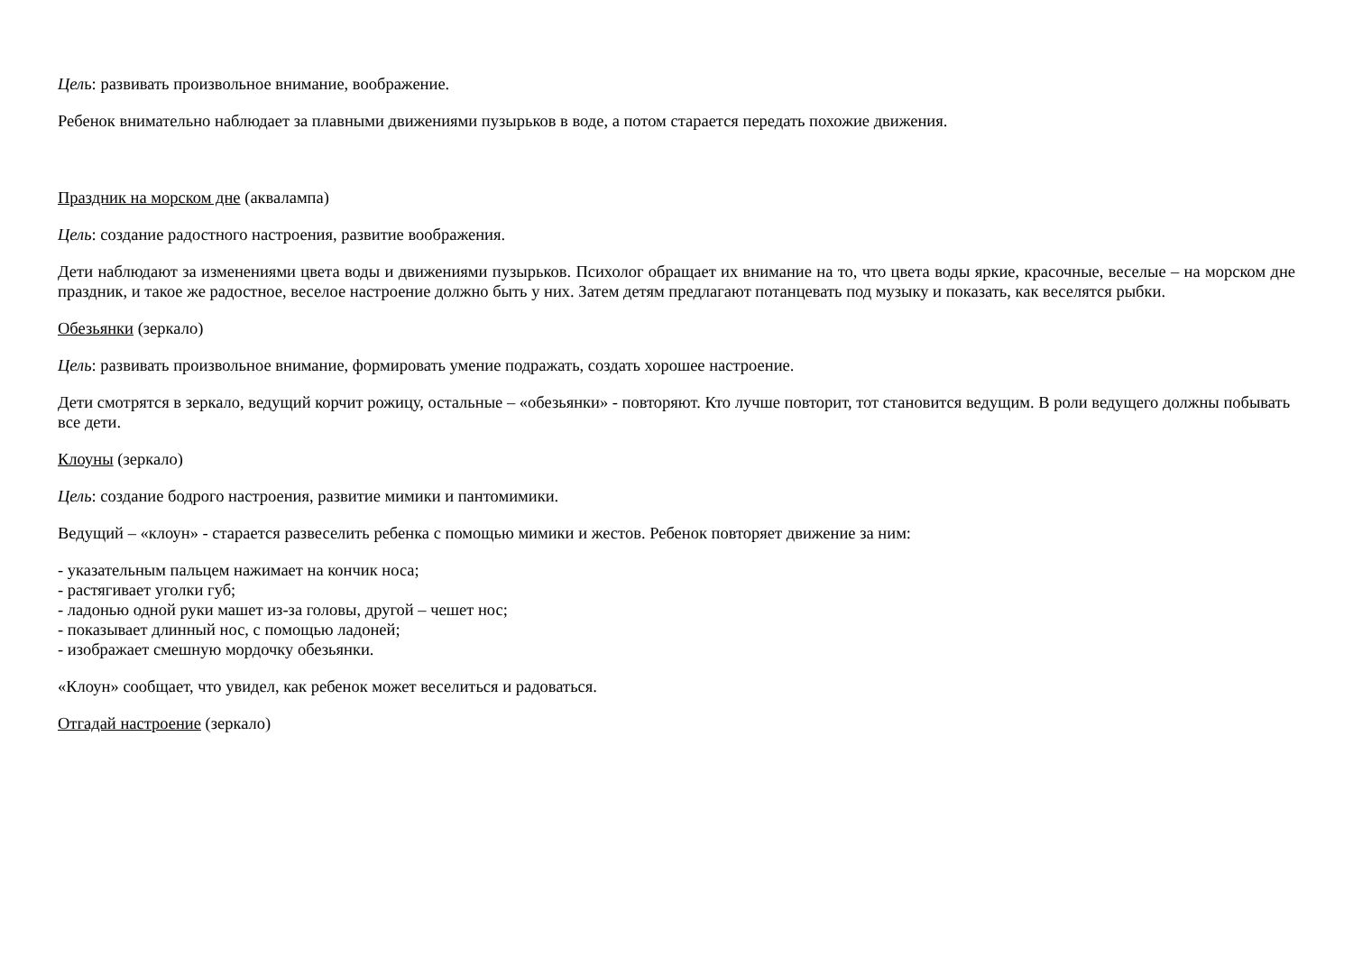Цель: развивать произвольное внимание, воображение.
Ребенок внимательно наблюдает за плавными движениями пузырьков в воде, а потом старается передать похожие движения.
Праздник на морском дне (аквалампа)
Цель: создание радостного настроения, развитие воображения.
Дети наблюдают за изменениями цвета воды и движениями пузырьков. Психолог обращает их внимание на то, что цвета воды яркие, красочные, веселые – на морском дне праздник, и такое же радостное, веселое настроение должно быть у них. Затем детям предлагают потанцевать под музыку и показать, как веселятся рыбки.
Обезьянки (зеркало)
Цель: развивать произвольное внимание, формировать умение подражать, создать хорошее настроение.
Дети смотрятся в зеркало, ведущий корчит рожицу, остальные – «обезьянки» - повторяют. Кто лучше повторит, тот становится ведущим. В роли ведущего должны побывать все дети.
Клоуны (зеркало)
Цель: создание бодрого настроения, развитие мимики и пантомимики.
Ведущий – «клоун» - старается развеселить ребенка с помощью мимики и жестов. Ребенок повторяет движение за ним:
- указательным пальцем нажимает на кончик носа;
- растягивает уголки губ;
- ладонью одной руки машет из-за головы, другой – чешет нос;
- показывает длинный нос, с помощью ладоней;
- изображает смешную мордочку обезьянки.
«Клоун» сообщает, что увидел, как ребенок может веселиться и радоваться.
Отгадай настроение (зеркало)